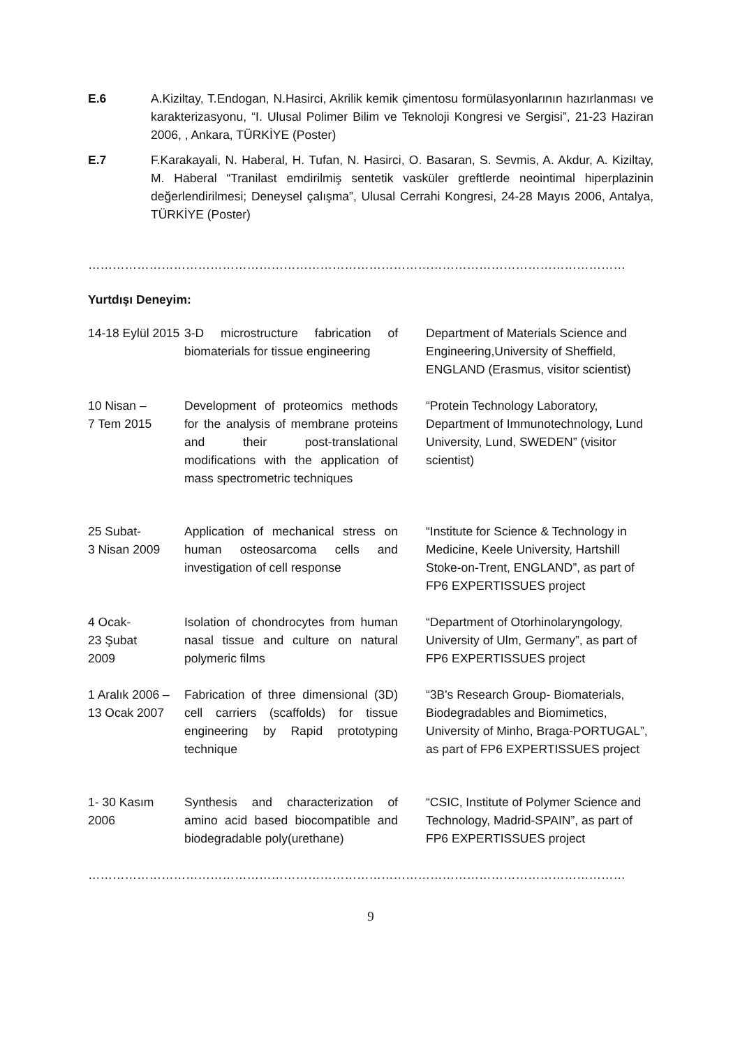E.6 A.Kiziltay, T.Endogan, N.Hasirci, Akrilik kemik çimentosu formülasyonlarının hazırlanması ve karakterizasyonu, “I. Ulusal Polimer Bilim ve Teknoloji Kongresi ve Sergisi”, 21-23 Haziran 2006, , Ankara, TÜRKİYE (Poster)
E.7 F.Karakayali, N. Haberal, H. Tufan, N. Hasirci, O. Basaran, S. Sevmis, A. Akdur, A. Kiziltay, M. Haberal “Tranilast emdirilmiş sentetik vasküler greftlerde neointimal hiperplazinin değerlendirilmesi; Deneysel çalışma”, Ulusal Cerrahi Kongresi, 24-28 Mayıs 2006, Antalya, TÜRKİYE (Poster)
……………………………………………………………………………………………………………………………………………
Yurtdışı Deneyim:
| 14-18 Eylül 2015 | 3-D microstructure fabrication of biomaterials for tissue engineering | Department of Materials Science and Engineering,University of Sheffield, ENGLAND (Erasmus, visitor scientist) |
| 10 Nisan – 7 Tem 2015 | Development of proteomics methods for the analysis of membrane proteins and their post-translational modifications with the application of mass spectrometric techniques | “Protein Technology Laboratory, Department of Immunotechnology, Lund University, Lund, SWEDEN” (visitor scientist) |
| 25 Subat- 3 Nisan 2009 | Application of mechanical stress on human osteosarcoma cells and investigation of cell response | “Institute for Science & Technology in Medicine, Keele University, Hartshill Stoke-on-Trent, ENGLAND”, as part of FP6 EXPERTISSUES project |
| 4 Ocak- 23 Şubat 2009 | Isolation of chondrocytes from human nasal tissue and culture on natural polymeric films | “Department of Otorhinolaryngology, University of Ulm, Germany”, as part of FP6 EXPERTISSUES project |
| 1 Aralık 2006 – 13 Ocak 2007 | Fabrication of three dimensional (3D) cell carriers (scaffolds) for tissue engineering by Rapid prototyping technique | “3B's Research Group- Biomaterials, Biodegradables and Biomimetics, University of Minho, Braga-PORTUGAL”, as part of FP6 EXPERTISSUES project |
| 1- 30 Kasım 2006 | Synthesis and characterization of amino acid based biocompatible and biodegradable poly(urethane) | “CSIC, Institute of Polymer Science and Technology, Madrid-SPAIN”, as part of FP6 EXPERTISSUES project |
……………………………………………………………………………………………………………………………………………
9